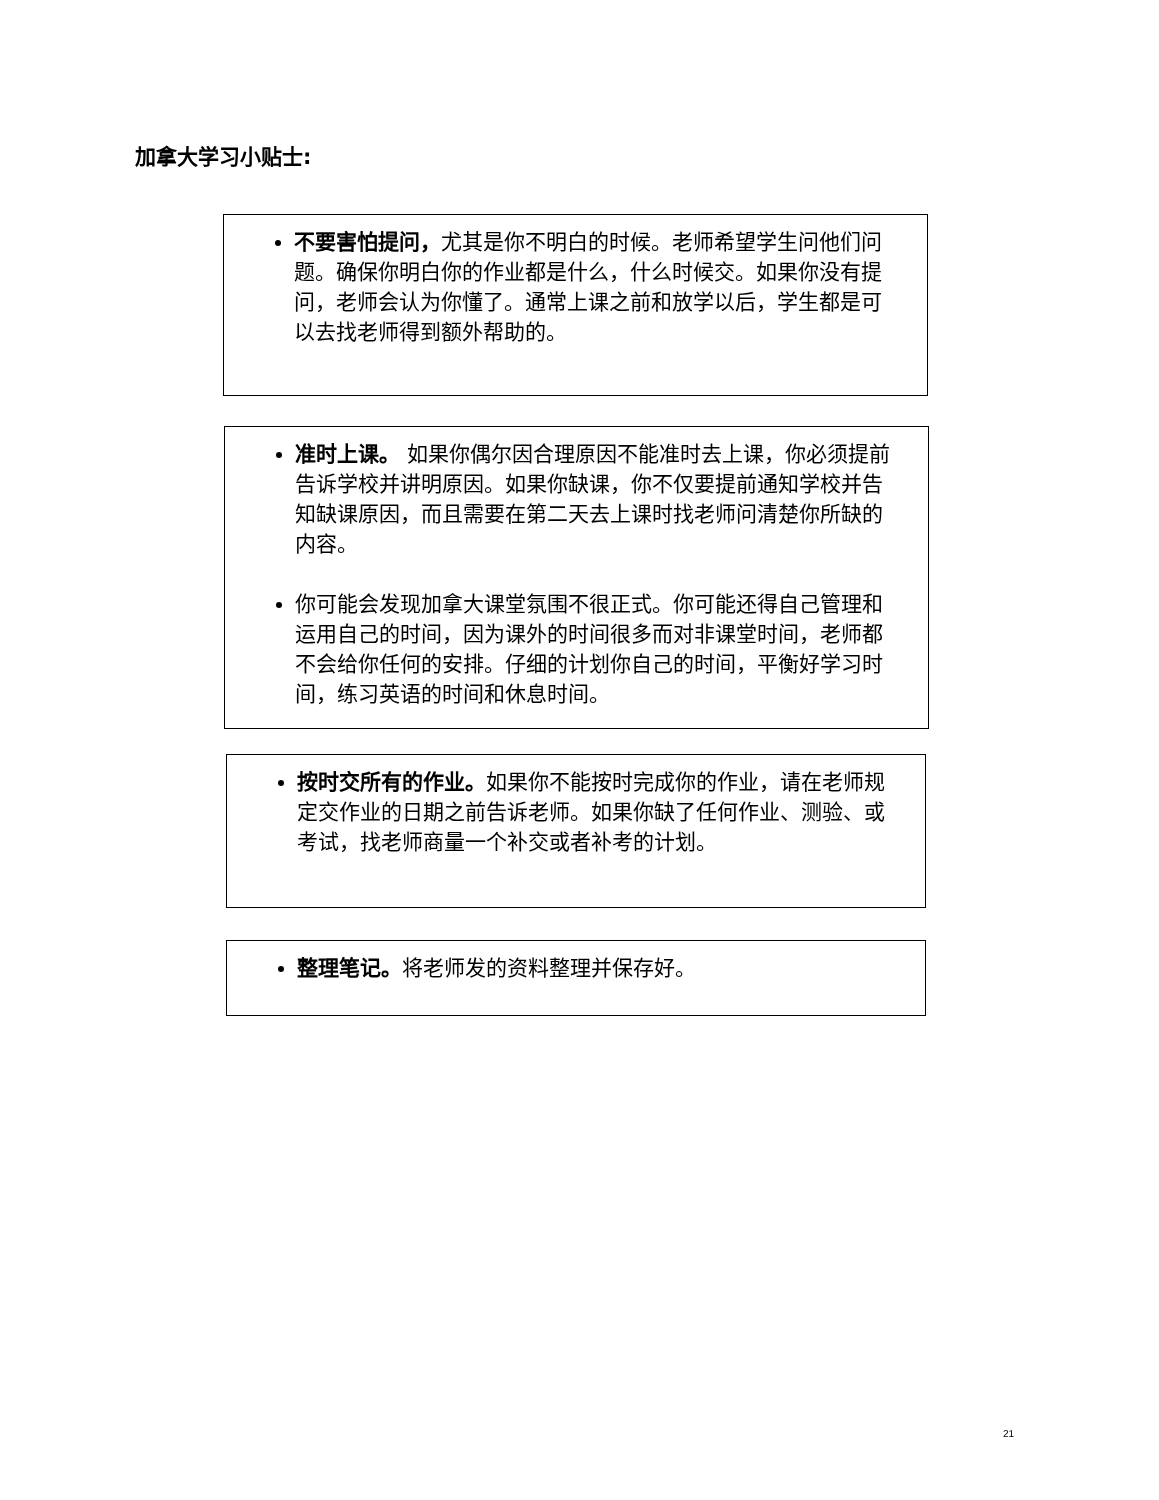加拿大学习小贴士:
不要害怕提问，尤其是你不明白的时候。老师希望学生问他们问题。确保你明白你的作业都是什么，什么时候交。如果你没有提问，老师会认为你懂了。通常上课之前和放学以后，学生都是可以去找老师得到额外帮助的。
准时上课。 如果你偶尔因合理原因不能准时去上课，你必须提前告诉学校并讲明原因。如果你缺课，你不仅要提前通知学校并告知缺课原因，而且需要在第二天去上课时找老师问清楚你所缺的内容。
你可能会发现加拿大课堂氛围不很正式。你可能还得自己管理和运用自己的时间，因为课外的时间很多而对非课堂时间，老师都不会给你任何的安排。仔细的计划你自己的时间，平衡好学习时间，练习英语的时间和休息时间。
按时交所有的作业。如果你不能按时完成你的作业，请在老师规定交作业的日期之前告诉老师。如果你缺了任何作业、测验、或考试，找老师商量一个补交或者补考的计划。
整理笔记。将老师发的资料整理并保存好。
21